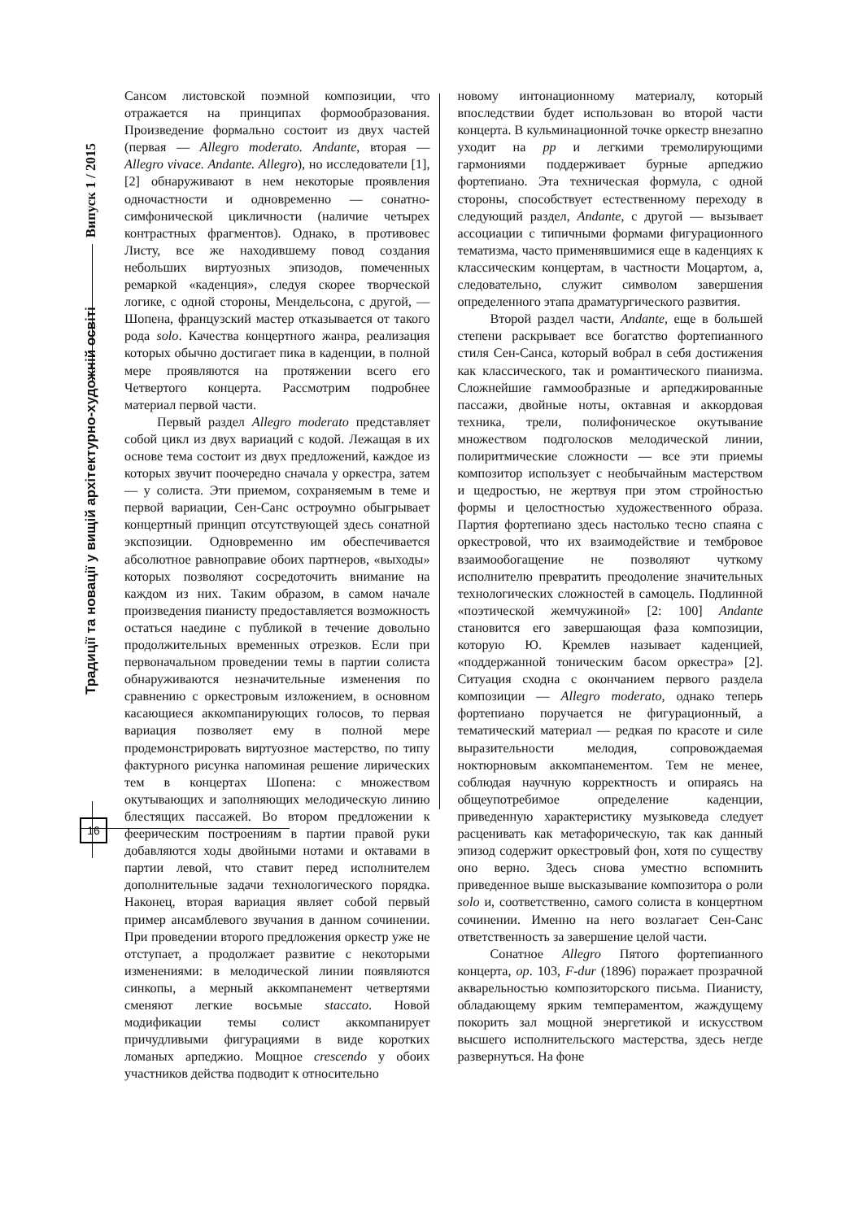Традиції та новації у вищій архітектурно-художній освіті Випуск 1 / 2015
Сансом листовской поэмной композиции, что отражается на принципах формообразования. Произведение формально состоит из двух частей (первая — Allegro moderato. Andante, вторая — Allegro vivace. Andante. Allegro), но исследователи [1], [2] обнаруживают в нем некоторые проявления одночастности и одновременно — сонатно-симфонической цикличности (наличие четырех контрастных фрагментов). Однако, в противовес Листу, все же находившему повод создания небольших виртуозных эпизодов, помеченных ремаркой «каденция», следуя скорее творческой логике, с одной стороны, Мендельсона, с другой, — Шопена, французский мастер отказывается от такого рода solo. Качества концертного жанра, реализация которых обычно достигает пика в каденции, в полной мере проявляются на протяжении всего его Четвертого концерта. Рассмотрим подробнее материал первой части.
Первый раздел Allegro moderato представляет собой цикл из двух вариаций с кодой. Лежащая в их основе тема состоит из двух предложений, каждое из которых звучит поочередно сначала у оркестра, затем — у солиста. Эти приемом, сохраняемым в теме и первой вариации, Сен-Санс остроумно обыгрывает концертный принцип отсутствующей здесь сонатной экспозиции. Одновременно им обеспечивается абсолютное равноправие обоих партнеров, «выходы» которых позволяют сосредоточить внимание на каждом из них. Таким образом, в самом начале произведения пианисту предоставляется возможность остаться наедине с публикой в течение довольно продолжительных временных отрезков. Если при первоначальном проведении темы в партии солиста обнаруживаются незначительные изменения по сравнению с оркестровым изложением, в основном касающиеся аккомпанирующих голосов, то первая вариация позволяет ему в полной мере продемонстрировать виртуозное мастерство, по типу фактурного рисунка напоминая решение лирических тем в концертах Шопена: с множеством окутывающих и заполняющих мелодическую линию блестящих пассажей. Во втором предложении к феерическим построениям в партии правой руки добавляются ходы двойными нотами и октавами в партии левой, что ставит перед исполнителем дополнительные задачи технологического порядка. Наконец, вторая вариация являет собой первый пример ансамблевого звучания в данном сочинении. При проведении второго предложения оркестр уже не отступает, а продолжает развитие с некоторыми изменениями: в мелодической линии появляются синкопы, а мерный аккомпанемент четвертями сменяют легкие восьмые staccato. Новой модификации темы солист аккомпанирует причудливыми фигурациями в виде коротких ломаных арпеджио. Мощное crescendo у обоих участников действа подводит к относительно
новому интонационному материалу, который впоследствии будет использован во второй части концерта. В кульминационной точке оркестр внезапно уходит на pp и легкими тремолирующими гармониями поддерживает бурные арпеджио фортепиано. Эта техническая формула, с одной стороны, способствует естественному переходу в следующий раздел, Andante, с другой — вызывает ассоциации с типичными формами фигурационного тематизма, часто применявшимися еще в каденциях к классическим концертам, в частности Моцартом, а, следовательно, служит символом завершения определенного этапа драматургического развития.
Второй раздел части, Andante, еще в большей степени раскрывает все богатство фортепианного стиля Сен-Санса, который вобрал в себя достижения как классического, так и романтического пианизма. Сложнейшие гаммообразные и арпеджированные пассажи, двойные ноты, октавная и аккордовая техника, трели, полифоническое окутывание множеством подголосков мелодической линии, полиритмические сложности — все эти приемы композитор использует с необычайным мастерством и щедростью, не жертвуя при этом стройностью формы и целостностью художественного образа. Партия фортепиано здесь настолько тесно спаяна с оркестровой, что их взаимодействие и тембровое взаимообогащение не позволяют чуткому исполнителю превратить преодоление значительных технологических сложностей в самоцель. Подлинной «поэтической жемчужиной» [2: 100] Andante становится его завершающая фаза композиции, которую Ю. Кремлев называет каденцией, «поддержанной тоническим басом оркестра» [2]. Ситуация сходна с окончанием первого раздела композиции — Allegro moderato, однако теперь фортепиано поручается не фигурационный, а тематический материал — редкая по красоте и силе выразительности мелодия, сопровождаемая ноктюрновым аккомпанементом. Тем не менее, соблюдая научную корректность и опираясь на общеупотребимое определение каденции, приведенную характеристику музыковеда следует расценивать как метафорическую, так как данный эпизод содержит оркестровый фон, хотя по существу оно верно. Здесь снова уместно вспомнить приведенное выше высказывание композитора о роли solo и, соответственно, самого солиста в концертном сочинении. Именно на него возлагает Сен-Санс ответственность за завершение целой части.
Сонатное Allegro Пятого фортепианного концерта, op. 103, F-dur (1896) поражает прозрачной акварельностью композиторского письма. Пианисту, обладающему ярким темпераментом, жаждущему покорить зал мощной энергетикой и искусством высшего исполнительского мастерства, здесь негде развернуться. На фоне
16